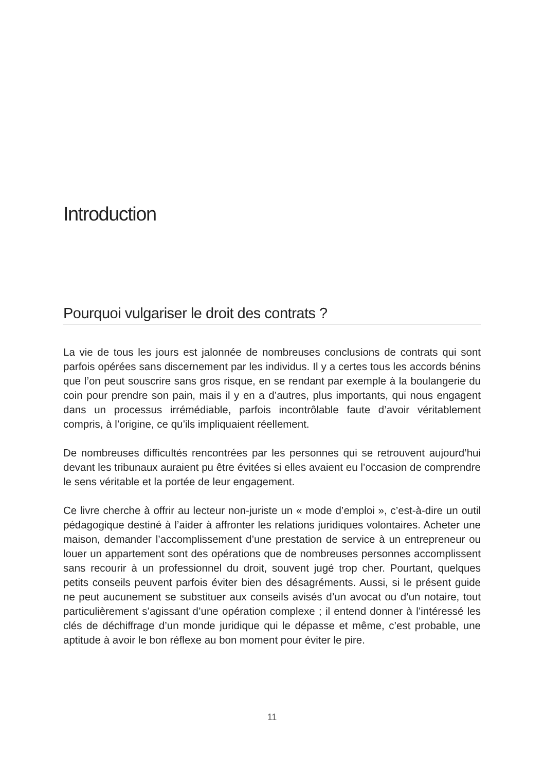Introduction
Pourquoi vulgariser le droit des contrats ?
La vie de tous les jours est jalonnée de nombreuses conclusions de contrats qui sont parfois opérées sans discernement par les individus. Il y a certes tous les accords bénins que l’on peut souscrire sans gros risque, en se rendant par exemple à la boulangerie du coin pour prendre son pain, mais il y en a d’autres, plus importants, qui nous engagent dans un processus irrémédiable, parfois incontrôlable faute d’avoir véritablement compris, à l’origine, ce qu’ils impliquaient réellement.
De nombreuses difficultés rencontrées par les personnes qui se retrouvent aujourd’hui devant les tribunaux auraient pu être évitées si elles avaient eu l’occasion de comprendre le sens véritable et la portée de leur engagement.
Ce livre cherche à offrir au lecteur non-juriste un « mode d’emploi », c’est-à-dire un outil pédagogique destiné à l’aider à affronter les relations juridiques volontaires. Acheter une maison, demander l’accomplissement d’une prestation de service à un entrepreneur ou louer un appartement sont des opérations que de nombreuses personnes accomplissent sans recourir à un professionnel du droit, souvent jugé trop cher. Pourtant, quelques petits conseils peuvent parfois éviter bien des désagréments. Aussi, si le présent guide ne peut aucunement se substituer aux conseils avisés d’un avocat ou d’un notaire, tout particulièrement s’agissant d’une opération complexe ; il entend donner à l’intéressé les clés de déchiffrage d’un monde juridique qui le dépasse et même, c’est probable, une aptitude à avoir le bon réflexe au bon moment pour éviter le pire.
11